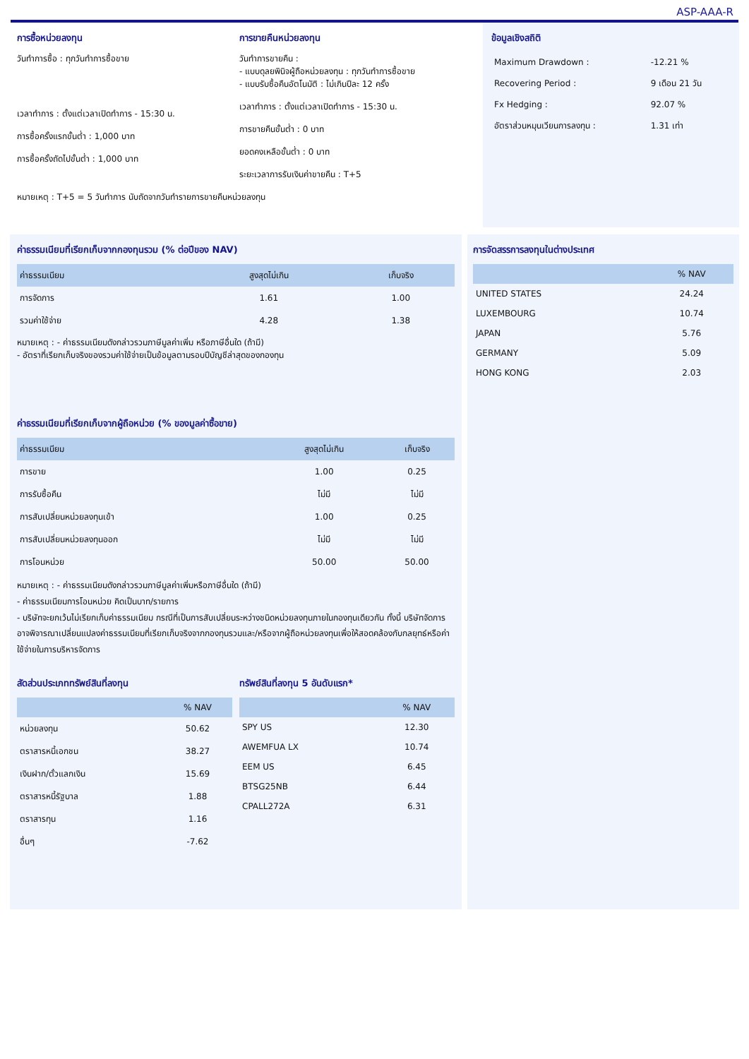ASP-AAA-R
การซื้อหน่วยลงทุน
วันทำการซื้อ : ทุกวันทำการซื้อขาย
เวลาทำการ : ตั้งแต่เวลาเปิดทำการ - 15:30 น.
การซื้อครั้งแรกขั้นต่ำ : 1,000 บาท
การซื้อครั้งถัดไปขั้นต่ำ : 1,000 บาท
การขายคืนหน่วยลงทุน
วันทำการขายคืน :
- แบบดุลยพินิจผู้ถือหน่วยลงทุน : ทุกวันทำการซื้อขาย
- แบบรับซื้อคืนอัตโนมัติ : ไม่เกินปีละ 12 ครั้ง
เวลาทำการ : ตั้งแต่เวลาเปิดทำการ - 15:30 น.
การขายคืนขั้นต่ำ : 0 บาท
ยอดคงเหลือขั้นต่ำ : 0 บาท
ระยะเวลาการรับเงินค่าขายคืน : T+5
หมายเหตุ : T+5 = 5 วันทำการ นับถัดจากวันทำรายการขายคืนหน่วยลงทุน
ข้อมูลเชิงสถิติ
| Maximum Drawdown : | -12.21 % |
| Recovering Period : | 9 เดือน 21 วัน |
| Fx Hedging : | 92.07 % |
| อัตราส่วนหมุนเวียนการลงทุน : | 1.31 เท่า |
ค่าธรรมเนียมที่เรียกเก็บจากกองทุนรวม (% ต่อปีของ NAV)
| ค่าธรรมเนียม | สูงสุดไม่เกิน | เก็บจริง |
| --- | --- | --- |
| การจัดการ | 1.61 | 1.00 |
| รวมค่าใช้จ่าย | 4.28 | 1.38 |
หมายเหตุ : - ค่าธรรมเนียมดังกล่าวรวมภาษีมูลค่าเพิ่ม หรือภาษีอื่นใด (ถ้ามี)
- อัตราที่เรียกเก็บจริงของรวมค่าใช้จ่ายเป็นข้อมูลตามรอบปีบัญชีล่าสุดของกองทุน
ค่าธรรมเนียมที่เรียกเก็บจากผู้ถือหน่วย (% ของมูลค่าซื้อขาย)
| ค่าธรรมเนียม | สูงสุดไม่เกิน | เก็บจริง |
| --- | --- | --- |
| การขาย | 1.00 | 0.25 |
| การรับซื้อคืน | ไม่มี | ไม่มี |
| การสับเปลี่ยนหน่วยลงทุนเข้า | 1.00 | 0.25 |
| การสับเปลี่ยนหน่วยลงทุนออก | ไม่มี | ไม่มี |
| การโอนหน่วย | 50.00 | 50.00 |
หมายเหตุ : - ค่าธรรมเนียมดังกล่าวรวมภาษีมูลค่าเพิ่มหรือภาษีอื่นใด (ถ้ามี)
- ค่าธรรมเนียมการโอนหน่วย คิดเป็นบาท/รายการ
- บริษัทจะยกเว้นไม่เรียกเก็บค่าธรรมเนียม กรณีที่เป็นการสับเปลี่ยนระหว่างชนิดหน่วยลงทุนภายในกองทุนเดียวกัน ทั้งนี้ บริษัทจัดการอาจพิจารณาเปลี่ยนแปลงค่าธรรมเนียมที่เรียกเก็บจริงจากกองทุนรวมและ/หรือจากผู้ถือหน่วยลงทุนเพื่อให้สอดคล้องกับกลยุทธ์หรือค่าใช้จ่ายในการบริหารจัดการ
สัดส่วนประเภททรัพย์สินที่ลงทุน
| | % NAV |
| --- | --- |
| หน่วยลงทุน | 50.62 |
| ตราสารหนี้เอกชน | 38.27 |
| เงินฝาก/ตั๋วแลกเงิน | 15.69 |
| ตราสารหนี้รัฐบาล | 1.88 |
| ตราสารทุน | 1.16 |
| อื่นๆ | -7.62 |
ทรัพย์สินที่ลงทุน 5 อันดับแรก*
| | % NAV |
| --- | --- |
| SPY US | 12.30 |
| AWEMFUA LX | 10.74 |
| EEM US | 6.45 |
| BTSG25NB | 6.44 |
| CPALL272A | 6.31 |
การจัดสรรการลงทุนในต่างประเทศ
| | % NAV |
| --- | --- |
| UNITED STATES | 24.24 |
| LUXEMBOURG | 10.74 |
| JAPAN | 5.76 |
| GERMANY | 5.09 |
| HONG KONG | 2.03 |